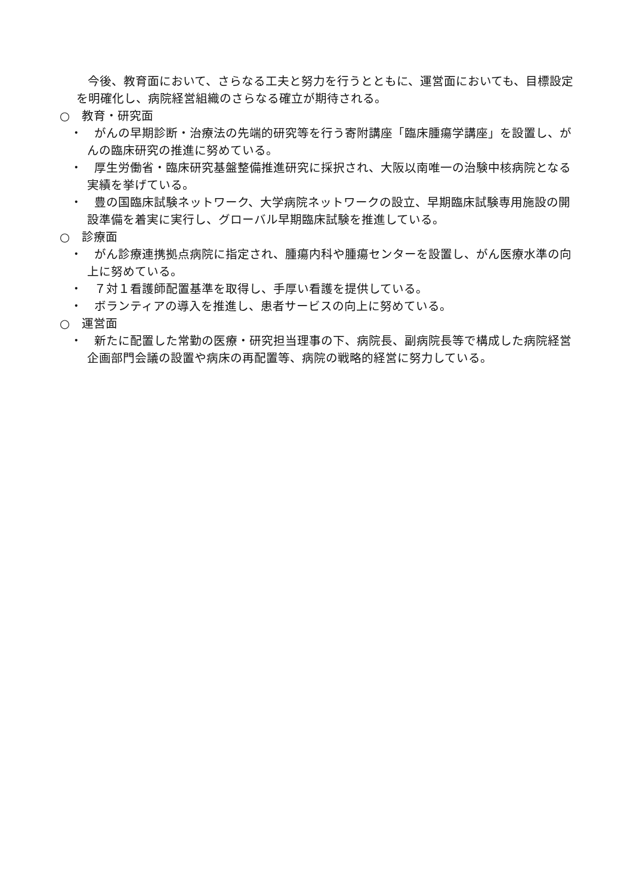今後、教育面において、さらなる工夫と努力を行うとともに、運営面においても、目標設定を明確化し、病院経営組織のさらなる確立が期待される。
○　教育・研究面
・　がんの早期診断・治療法の先端的研究等を行う寄附講座「臨床腫瘍学講座」を設置し、がんの臨床研究の推進に努めている。
・　厚生労働省・臨床研究基盤整備推進研究に採択され、大阪以南唯一の治験中核病院となる実績を挙げている。
・　豊の国臨床試験ネットワーク、大学病院ネットワークの設立、早期臨床試験専用施設の開設準備を着実に実行し、グローバル早期臨床試験を推進している。
○　診療面
・　がん診療連携拠点病院に指定され、腫瘍内科や腫瘍センターを設置し、がん医療水準の向上に努めている。
・　７対１看護師配置基準を取得し、手厚い看護を提供している。
・　ボランティアの導入を推進し、患者サービスの向上に努めている。
○　運営面
・　新たに配置した常勤の医療・研究担当理事の下、病院長、副病院長等で構成した病院経営企画部門会議の設置や病床の再配置等、病院の戦略的経営に努力している。